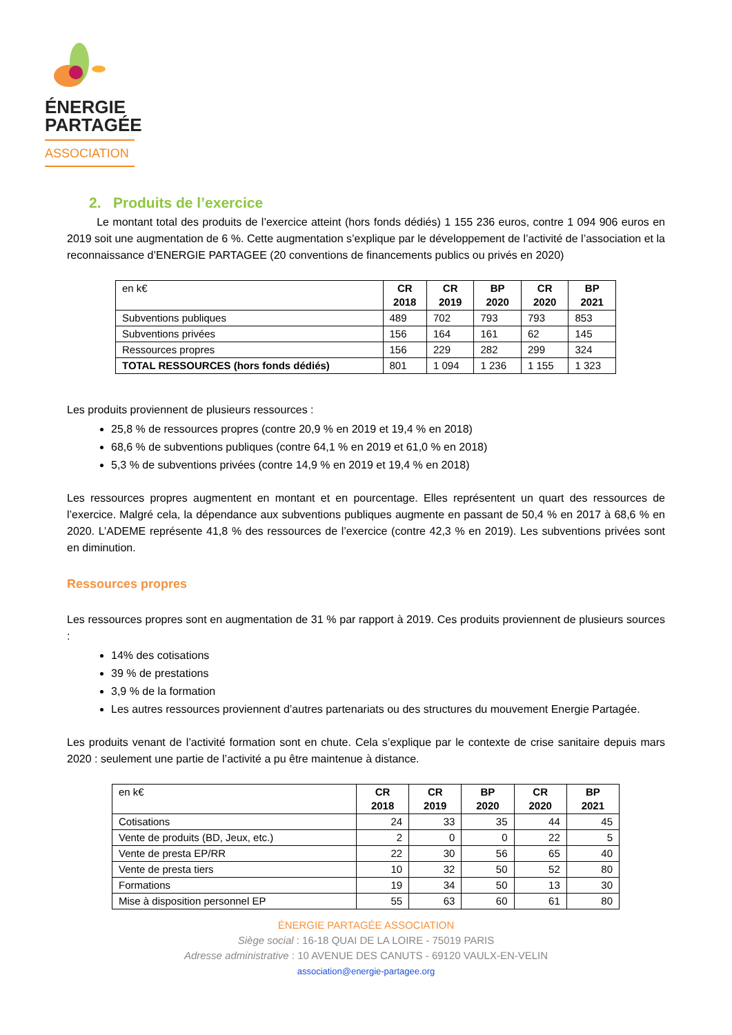ÉNERGIE
PARTAGÉE
ASSOCIATION
2. Produits de l’exercice
Le montant total des produits de l’exercice atteint (hors fonds dédiés) 1 155 236 euros, contre 1 094 906 euros en 2019 soit une augmentation de 6 %. Cette augmentation s’explique par le développement de l’activité de l’association et la reconnaissance d’ENERGIE PARTAGEE (20 conventions de financements publics ou privés en 2020)
| en k€ | CR 2018 | CR 2019 | BP 2020 | CR 2020 | BP 2021 |
| Subventions publiques | 489 | 702 | 793 | 793 | 853 |
| Subventions privées | 156 | 164 | 161 | 62 | 145 |
| Ressources propres | 156 | 229 | 282 | 299 | 324 |
| TOTAL RESSOURCES (hors fonds dédiés) | 801 | 1 094 | 1 236 | 1 155 | 1 323 |
Les produits proviennent de plusieurs ressources :
25,8 % de ressources propres (contre 20,9 % en 2019 et 19,4 % en 2018)
68,6 % de subventions publiques (contre 64,1 % en 2019 et 61,0 % en 2018)
5,3 % de subventions privées (contre 14,9 % en 2019 et 19,4 % en 2018)
Les ressources propres augmentent en montant et en pourcentage. Elles représentent un quart des ressources de l’exercice. Malgré cela, la dépendance aux subventions publiques augmente en passant de 50,4 % en 2017 à 68,6 % en 2020. L’ADEME représente 41,8 % des ressources de l’exercice (contre 42,3 % en 2019). Les subventions privées sont en diminution.
Ressources propres
Les ressources propres sont en augmentation de 31 % par rapport à 2019. Ces produits proviennent de plusieurs sources :
14% des cotisations
39 % de prestations
3,9 % de la formation
Les autres ressources proviennent d’autres partenariats ou des structures du mouvement Energie Partagée.
Les produits venant de l’activité formation sont en chute. Cela s’explique par le contexte de crise sanitaire depuis mars 2020 : seulement une partie de l’activité a pu être maintenue à distance.
| en k€ | CR 2018 | CR 2019 | BP 2020 | CR 2020 | BP 2021 |
| Cotisations | 24 | 33 | 35 | 44 | 45 |
| Vente de produits (BD, Jeux, etc.) | 2 | 0 | 0 | 22 | 5 |
| Vente de presta EP/RR | 22 | 30 | 56 | 65 | 40 |
| Vente de presta tiers | 10 | 32 | 50 | 52 | 80 |
| Formations | 19 | 34 | 50 | 13 | 30 |
| Mise à disposition personnel EP | 55 | 63 | 60 | 61 | 80 |
ÉNERGIE PARTAGÉE ASSOCIATION
Siège social : 16-18 QUAI DE LA LOIRE - 75019 PARIS
Adresse administrative : 10 AVENUE DES CANUTS - 69120 VAULX-EN-VELIN
association@energie-partagee.org